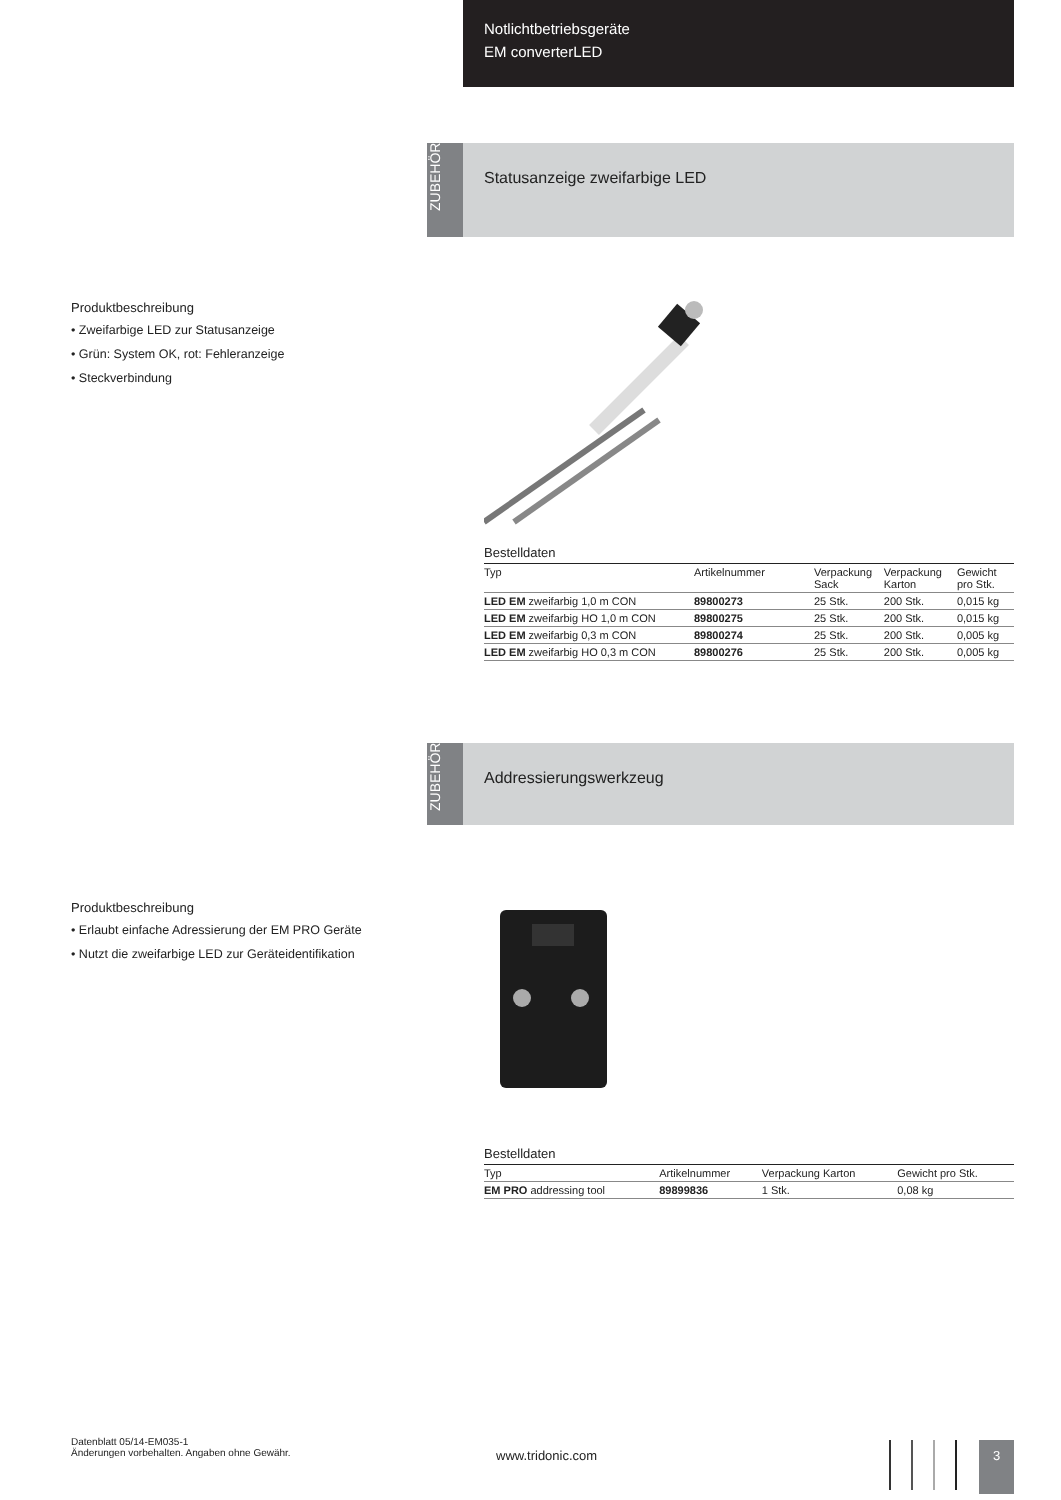Notlichtbetriebsgeräte
EM converterLED
ZUBEHÖR
Statusanzeige zweifarbige LED
Produktbeschreibung
• Zweifarbige LED zur Statusanzeige
• Grün: System OK, rot: Fehleranzeige
• Steckverbindung
Bestelldaten
| Typ | Artikelnummer | Verpackung Sack | Verpackung Karton | Gewicht pro Stk. |
| --- | --- | --- | --- | --- |
| LED EM zweifarbig 1,0 m CON | 89800273 | 25 Stk. | 200 Stk. | 0,015 kg |
| LED EM zweifarbig HO 1,0 m CON | 89800275 | 25 Stk. | 200 Stk. | 0,015 kg |
| LED EM zweifarbig 0,3 m CON | 89800274 | 25 Stk. | 200 Stk. | 0,005 kg |
| LED EM zweifarbig HO 0,3 m CON | 89800276 | 25 Stk. | 200 Stk. | 0,005 kg |
ZUBEHÖR
Addressierungswerkzeug
Produktbeschreibung
• Erlaubt einfache Adressierung der EM PRO Geräte
• Nutzt die zweifarbige LED zur Geräteidentifikation
Bestelldaten
| Typ | Artikelnummer | Verpackung Karton | Gewicht pro Stk. |
| --- | --- | --- | --- |
| EM PRO addressing tool | 89899836 | 1 Stk. | 0,08 kg |
Datenblatt 05/14-EM035-1
Änderungen vorbehalten. Angaben ohne Gewähr.
www.tridonic.com
3